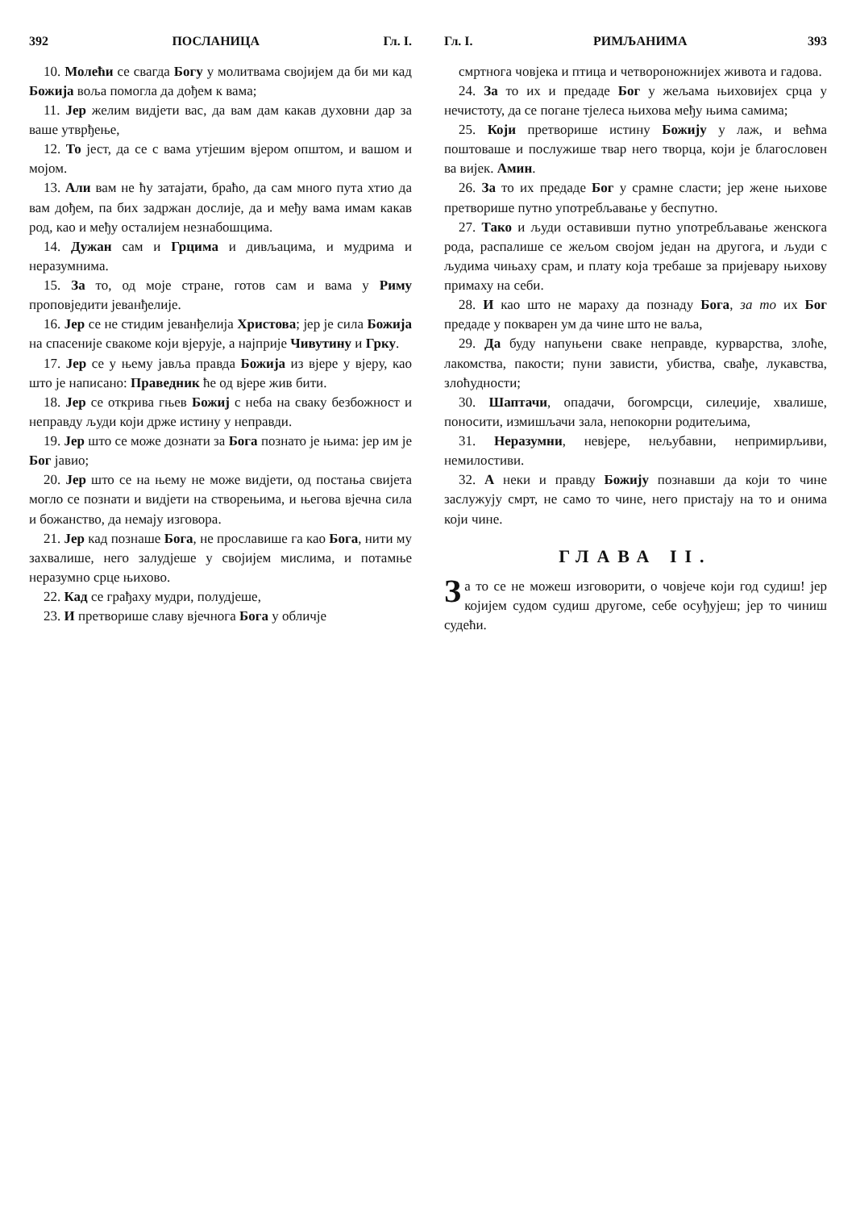392 ПОСЛАНИЦА Гл. I.
10. Молећи се свагда Богу у молитвама својијем да би ми кад Божија воља помогла да дођем к вама;
11. Јер желим видјети вас, да вам дам какав духовни дар за ваше утврђење,
12. То јест, да се с вама утјешим вјером општом, и вашом и мојом.
13. Али вам не ћу затајати, браћо, да сам много пута хтио да вам дођем, па бих задржан дослије, да и међу вама имам какав род, као и међу осталијем незнабошцима.
14. Дужан сам и Грцима и дивљацима, и мудрима и неразумнима.
15. За то, од моје стране, готов сам и вама у Риму проповједити јеванђелије.
16. Јер се не стидим јеванђелија Христова; јер је сила Божија на спасеније свакоме који вјерује, а најприје Чивутину и Грку.
17. Јер се у њему јавља правда Божија из вјере у вјеру, као што је написано: Праведник ће од вјере жив бити.
18. Јер се открива гњев Божиј с неба на сваку безбожност и неправду људи који држе истину у неправди.
19. Јер што се може дознати за Бога познато је њима: јер им је Бог јавио;
20. Јер што се на њему не може видјети, од постања свијета могло се познати и видјети на створењима, и његова вјечна сила и божанство, да немају изговора.
21. Јер кад познаше Бога, не прославише га као Бога, нити му захвалише, него залудјеше у својијем мислима, и потамње неразумно срце њихово.
22. Кад се грађаху мудри, полудјеше,
23. И претворише славу вјечнога Бога у обличје
Гл. I. РИМЉАНИМА 393
смртнога човјека и птица и четвороножнијех живота и гадова.
24. За то их и предаде Бог у жељама њиховијех срца у нечистоту, да се погане тјелеса њихова међу њима самима;
25. Који претворише истину Божију у лаж, и већма поштоваше и послужише твар него творца, који је благословен ва вијек. Амин.
26. За то их предаде Бог у срамне сласти; јер жене њихове претворише путно употребљавање у беспутно.
27. Тако и људи оставивши путно употребљавање женскога рода, распалише се жељом својом један на другога, и људи с људима чињаху срам, и плату која требаше за пријевару њихову примаху на себи.
28. И као што не мараху да познаду Бога, за то их Бог предаде у покварен ум да чине што не ваља,
29. Да буду напуњени сваке неправде, курварства, злоће, лакомства, пакости; пуни зависти, убиства, свађе, лукавства, злоћудности;
30. Шаптачи, опадачи, богомрсци, силеџије, хвалише, поносити, измишљачи зала, непокорни родитељима,
31. Неразумни, невјере, нељубавни, непримирљиви, немилостиви.
32. А неки и правду Божију познавши да који то чине заслужују смрт, не само то чине, него пристају на то и онима који чине.
ГЛАВА II.
За то се не можеш изговорити, о човјече који год судиш! јер којијем судом судиш другоме, себе осуђујеш; јер то чиниш судећи.